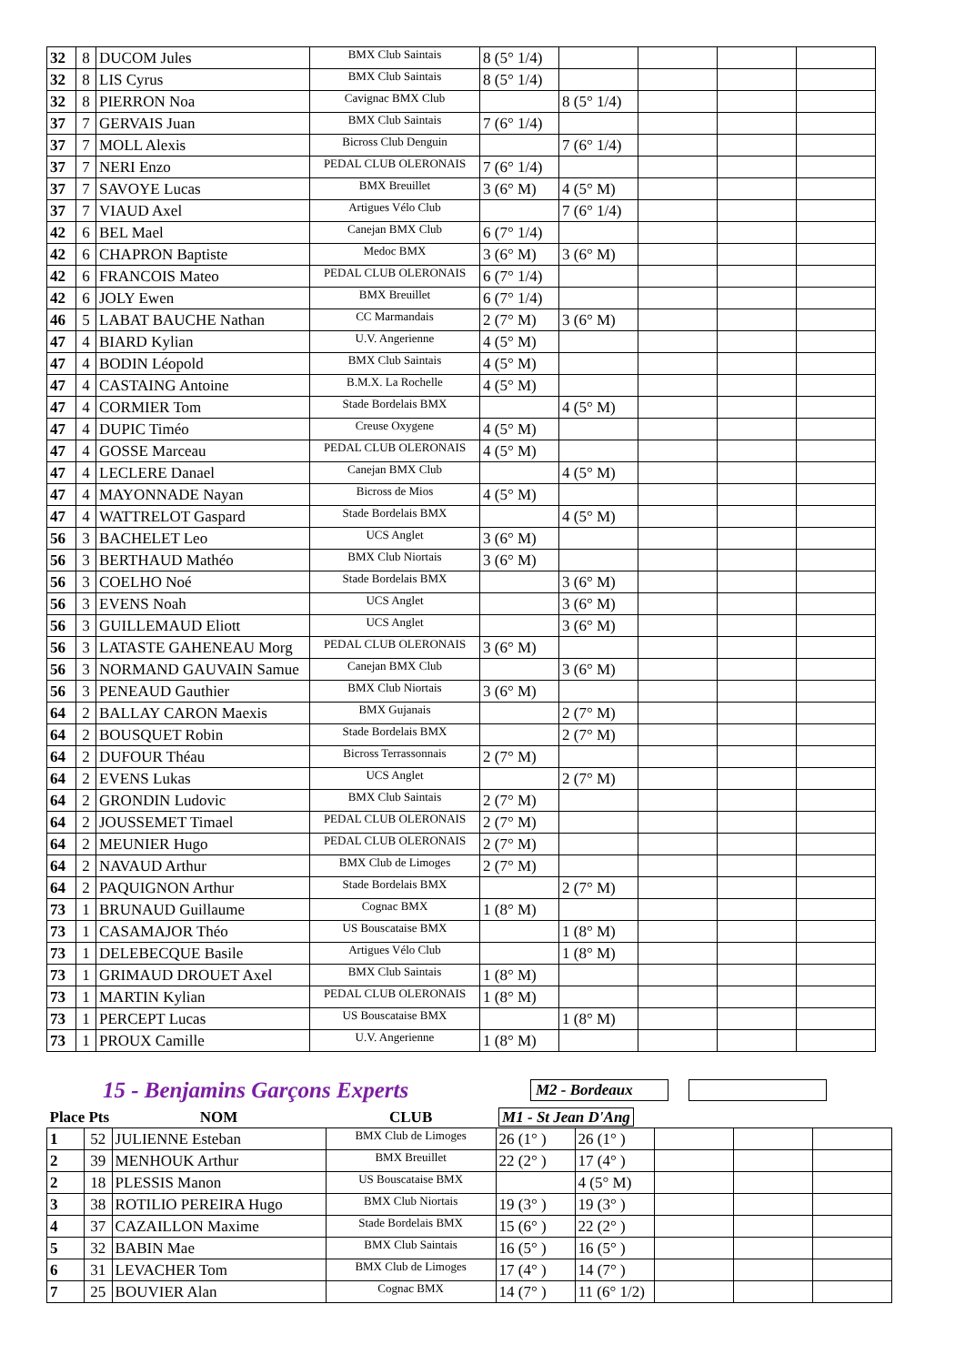| 32 | 8 | DUCOM Jules | BMX Club Saintais | 8 (5° 1/4) | | | | |
| 32 | 8 | LIS Cyrus | BMX Club Saintais | 8 (5° 1/4) | | | | |
| 32 | 8 | PIERRON Noa | Cavignac BMX Club | | 8 (5° 1/4) | | | |
| 37 | 7 | GERVAIS Juan | BMX Club Saintais | 7 (6° 1/4) | | | | |
| 37 | 7 | MOLL Alexis | Bicross Club Denguin | | 7 (6° 1/4) | | | |
| 37 | 7 | NERI Enzo | PEDAL CLUB OLERONAIS | 7 (6° 1/4) | | | | |
| 37 | 7 | SAVOYE Lucas | BMX Breuillet | 3 (6° M) | 4 (5° M) | | | |
| 37 | 7 | VIAUD Axel | Artigues Vélo Club | | 7 (6° 1/4) | | | |
| 42 | 6 | BEL Mael | Canejan BMX Club | 6 (7° 1/4) | | | | |
| 42 | 6 | CHAPRON Baptiste | Medoc BMX | 3 (6° M) | 3 (6° M) | | | |
| 42 | 6 | FRANCOIS Mateo | PEDAL CLUB OLERONAIS | 6 (7° 1/4) | | | | |
| 42 | 6 | JOLY Ewen | BMX Breuillet | 6 (7° 1/4) | | | | |
| 46 | 5 | LABAT BAUCHE Nathan | CC Marmandais | 2 (7° M) | 3 (6° M) | | | |
| 47 | 4 | BIARD Kylian | U.V. Angerienne | 4 (5° M) | | | | |
| 47 | 4 | BODIN Léopold | BMX Club Saintais | 4 (5° M) | | | | |
| 47 | 4 | CASTAING Antoine | B.M.X. La Rochelle | 4 (5° M) | | | | |
| 47 | 4 | CORMIER Tom | Stade Bordelais BMX | | 4 (5° M) | | | |
| 47 | 4 | DUPIC Timéo | Creuse Oxygene | 4 (5° M) | | | | |
| 47 | 4 | GOSSE Marceau | PEDAL CLUB OLERONAIS | 4 (5° M) | | | | |
| 47 | 4 | LECLERE Danael | Canejan BMX Club | | 4 (5° M) | | | |
| 47 | 4 | MAYONNADE Nayan | Bicross de Mios | 4 (5° M) | | | | |
| 47 | 4 | WATTRELOT Gaspard | Stade Bordelais BMX | | 4 (5° M) | | | |
| 56 | 3 | BACHELET Leo | UCS Anglet | 3 (6° M) | | | | |
| 56 | 3 | BERTHAUD Mathéo | BMX Club Niortais | 3 (6° M) | | | | |
| 56 | 3 | COELHO Noé | Stade Bordelais BMX | | 3 (6° M) | | | |
| 56 | 3 | EVENS Noah | UCS Anglet | | 3 (6° M) | | | |
| 56 | 3 | GUILLEMAUD Eliott | UCS Anglet | | 3 (6° M) | | | |
| 56 | 3 | LATASTE GAHENEAU Morg | PEDAL CLUB OLERONAIS | 3 (6° M) | | | | |
| 56 | 3 | NORMAND GAUVAIN Samue | Canejan BMX Club | | 3 (6° M) | | | |
| 56 | 3 | PENEAUD Gauthier | BMX Club Niortais | 3 (6° M) | | | | |
| 64 | 2 | BALLAY CARON Maexis | BMX Gujanais | | 2 (7° M) | | | |
| 64 | 2 | BOUSQUET Robin | Stade Bordelais BMX | | 2 (7° M) | | | |
| 64 | 2 | DUFOUR Théau | Bicross Terrassonnais | 2 (7° M) | | | | |
| 64 | 2 | EVENS Lukas | UCS Anglet | | 2 (7° M) | | | |
| 64 | 2 | GRONDIN Ludovic | BMX Club Saintais | 2 (7° M) | | | | |
| 64 | 2 | JOUSSEMET Timael | PEDAL CLUB OLERONAIS | 2 (7° M) | | | | |
| 64 | 2 | MEUNIER Hugo | PEDAL CLUB OLERONAIS | 2 (7° M) | | | | |
| 64 | 2 | NAVAUD Arthur | BMX Club de Limoges | 2 (7° M) | | | | |
| 64 | 2 | PAQUIGNON Arthur | Stade Bordelais BMX | | 2 (7° M) | | | |
| 73 | 1 | BRUNAUD Guillaume | Cognac BMX | 1 (8° M) | | | | |
| 73 | 1 | CASAMAJOR Théo | US Bouscataise BMX | | 1 (8° M) | | | |
| 73 | 1 | DELEBECQUE Basile | Artigues Vélo Club | | 1 (8° M) | | | |
| 73 | 1 | GRIMAUD DROUET Axel | BMX Club Saintais | 1 (8° M) | | | | |
| 73 | 1 | MARTIN Kylian | PEDAL CLUB OLERONAIS | 1 (8° M) | | | | |
| 73 | 1 | PERCEPT Lucas | US Bouscataise BMX | | 1 (8° M) | | | |
| 73 | 1 | PROUX Camille | U.V. Angerienne | 1 (8° M) | | | | |
15 - Benjamins Garçons Experts
M2 - Bordeaux
| Place Pts | | NOM | CLUB | M1 - St Jean D'Ang | | | | |
| --- | --- | --- | --- | --- | --- | --- | --- | --- |
| 1 | 52 | JULIENNE Esteban | BMX Club de Limoges | 26 (1° ) | 26 (1° ) | | | |
| 2 | 39 | MENHOUK Arthur | BMX Breuillet | 22 (2° ) | 17 (4° ) | | | |
| 2 | 18 | PLESSIS Manon | US Bouscataise BMX | | 4 (5° M) | | | |
| 3 | 38 | ROTILIO PEREIRA Hugo | BMX Club Niortais | 19 (3° ) | 19 (3° ) | | | |
| 4 | 37 | CAZAILLON Maxime | Stade Bordelais BMX | 15 (6° ) | 22 (2° ) | | | |
| 5 | 32 | BABIN Mae | BMX Club Saintais | 16 (5° ) | 16 (5° ) | | | |
| 6 | 31 | LEVACHER Tom | BMX Club de Limoges | 17 (4° ) | 14 (7° ) | | | |
| 7 | 25 | BOUVIER Alan | Cognac BMX | 14 (7° ) | 11 (6° 1/2) | | | |